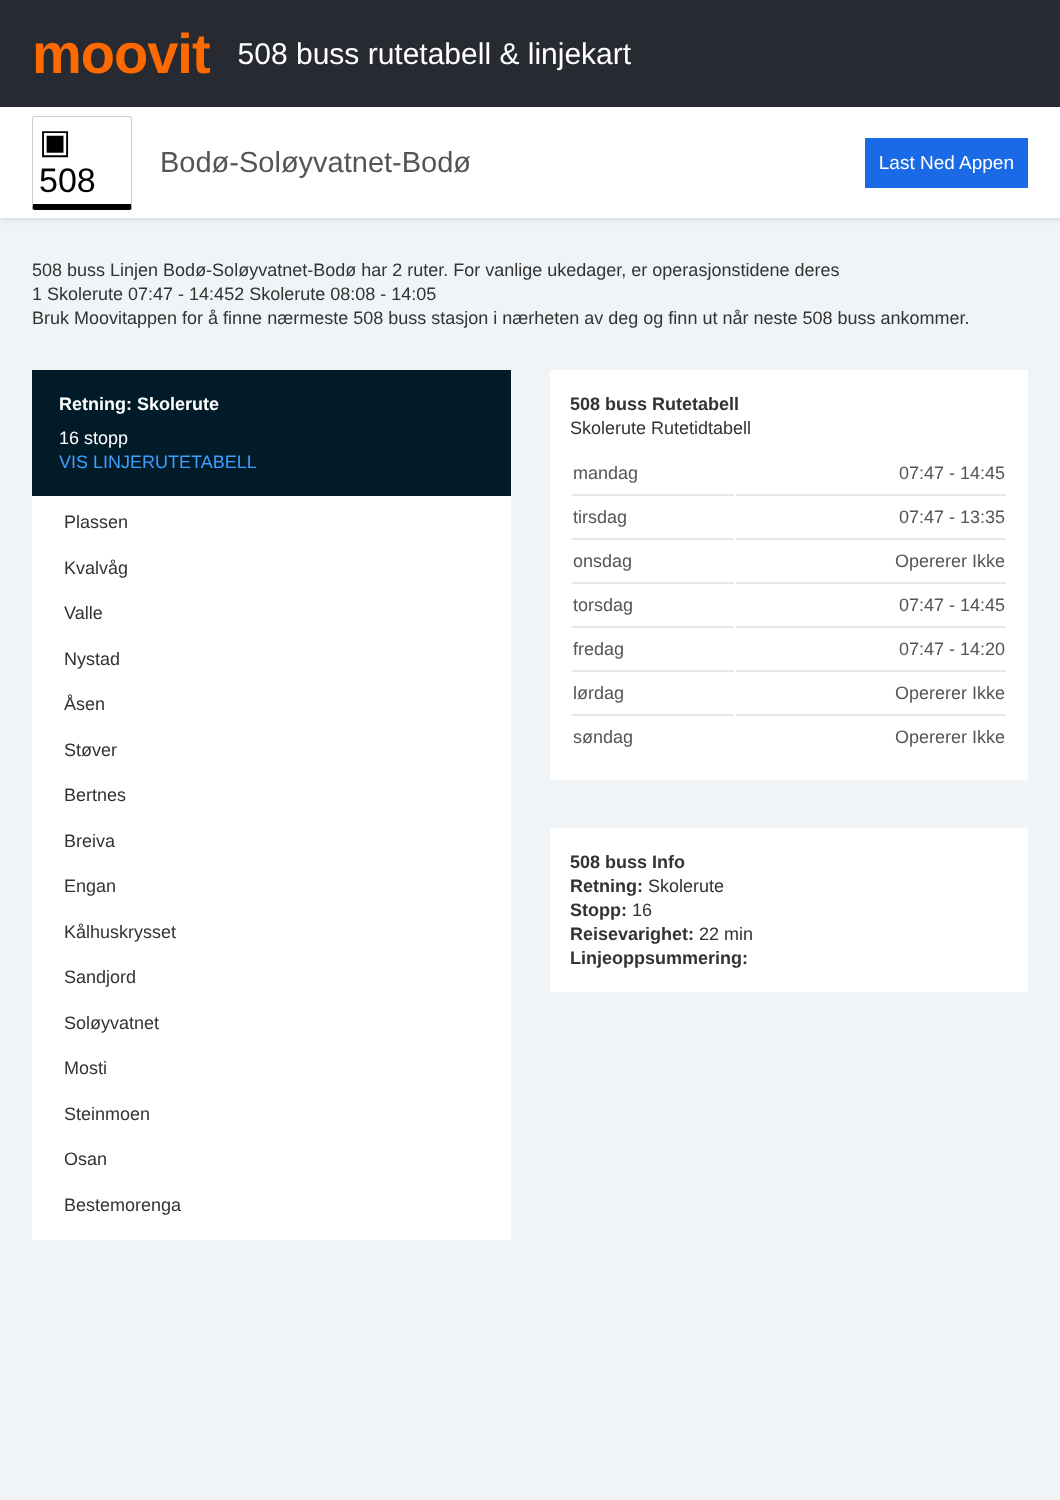moovit
508 buss rutetabell & linjekart
▣ 508
Bodø-Soløyvatnet-Bodø
Last Ned Appen
508 buss Linjen Bodø-Soløyvatnet-Bodø har 2 ruter. For vanlige ukedager, er operasjonstidene deres
1 Skolerute 07:47 - 14:452 Skolerute 08:08 - 14:05
Bruk Moovitappen for å finne nærmeste 508 buss stasjon i nærheten av deg og finn ut når neste 508 buss ankommer.
Retning: Skolerute
16 stopp
VIS LINJERUTETABELL
Plassen
Kvalvåg
Valle
Nystad
Åsen
Støver
Bertnes
Breiva
Engan
Kålhuskrysset
Sandjord
Soløyvatnet
Mosti
Steinmoen
Osan
Bestemorenga
508 buss Rutetabell
Skolerute Rutetidtabell
| mandag | 07:47 - 14:45 |
| tirsdag | 07:47 - 13:35 |
| onsdag | Opererer Ikke |
| torsdag | 07:47 - 14:45 |
| fredag | 07:47 - 14:20 |
| lørdag | Opererer Ikke |
| søndag | Opererer Ikke |
508 buss Info
Retning: Skolerute
Stopp: 16
Reisevarighet: 22 min
Linjeoppsummering: